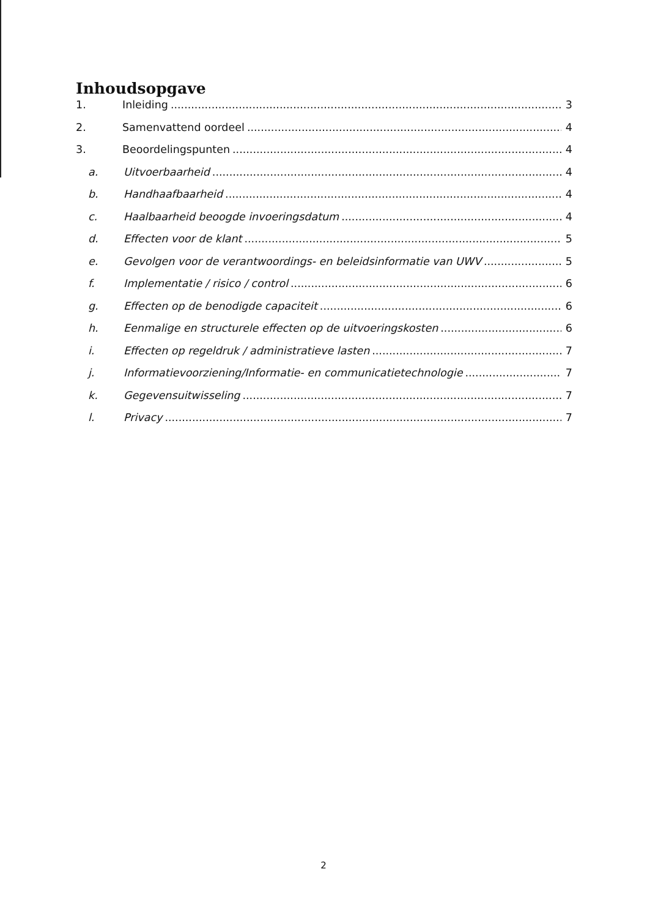Inhoudsopgave
1. Inleiding 3
2. Samenvattend oordeel 4
3. Beoordelingspunten 4
a. Uitvoerbaarheid 4
b. Handhaafbaarheid 4
c. Haalbaarheid beoogde invoeringsdatum 4
d. Effecten voor de klant 5
e. Gevolgen voor de verantwoordings- en beleidsinformatie van UWV 5
f. Implementatie / risico / control 6
g. Effecten op de benodigde capaciteit 6
h. Eenmalige en structurele effecten op de uitvoeringskosten 6
i. Effecten op regeldruk / administratieve lasten 7
j. Informatievoorziening/Informatie- en communicatietechnologie 7
k. Gegevensuitwisseling 7
l. Privacy 7
2